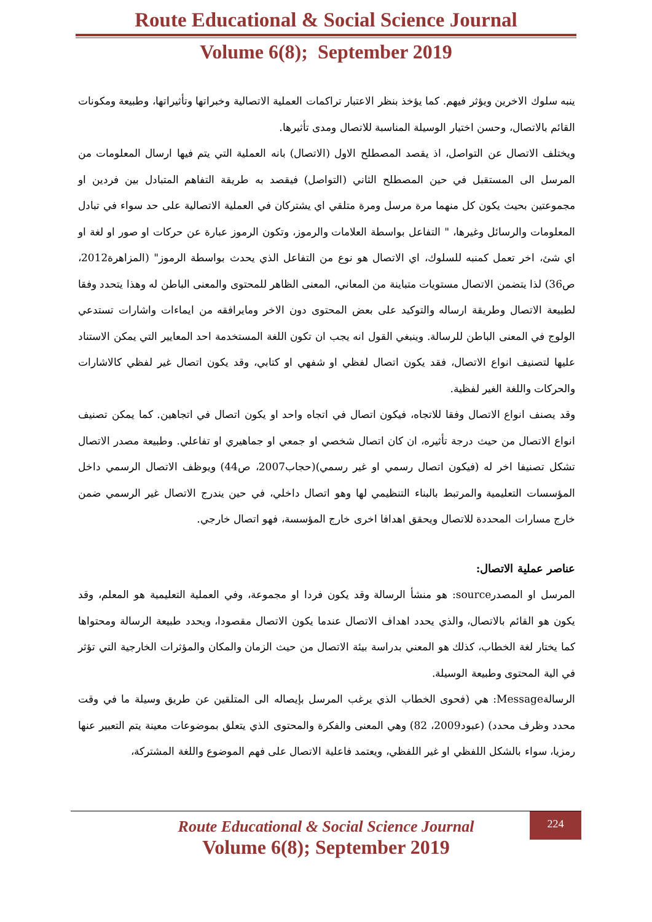Route Educational & Social Science Journal
Volume 6(8); September 2019
ينبه سلوك الاخرين ويؤثر فيهم. كما يؤخذ بنظر الاعتبار تراكمات العملية الاتصالية وخبراتها وتأثيراتها، وطبيعة ومكونات القائم بالاتصال، وحسن اختيار الوسيلة المناسبة للاتصال ومدى تأثيرها.
ويختلف الاتصال عن التواصل، اذ يقصد المصطلح الاول (الاتصال) بانه العملية التي يتم فيها ارسال المعلومات من المرسل الى المستقبل في حين المصطلح الثاني (التواصل) فيقصد به طريقة التفاهم المتبادل بين فردين او مجموعتين بحيث يكون كل منهما مرة مرسل ومرة متلقي اي يشتركان في العملية الاتصالية على حد سواء في تبادل المعلومات والرسائل وغيرها، " التفاعل بواسطة العلامات والرموز، وتكون الرموز عبارة عن حركات او صور او لغة او اي شئ، اخر تعمل كمنبه للسلوك، اي الاتصال هو نوع من التفاعل الذي يحدث بواسطة الرموز" (المزاهرة2012، ص36) لذا يتضمن الاتصال مستويات متباينة من المعاني، المعنى الظاهر للمحتوى والمعنى الباطن له وهذا يتحدد وفقا لطبيعة الاتصال وطريقة ارساله والتوكيد على بعض المحتوى دون الاخر ومايرافقه من ايماءات واشارات تستدعي الولوج في المعنى الباطن للرسالة. وينبغي القول انه يجب ان تكون اللغة المستخدمة احد المعايير التي يمكن الاستناد عليها لتصنيف انواع الاتصال، فقد يكون اتصال لفظي او شفهي او كتابي، وقد يكون اتصال غير لفظي كالاشارات والحركات واللغة الغير لفظية.
وقد يصنف انواع الاتصال وفقا للاتجاه، فيكون اتصال في اتجاه واحد او يكون اتصال في اتجاهين. كما يمكن تصنيف انواع الاتصال من حيث درجة تأثيره، ان كان اتصال شخصي او جمعي او جماهيري او تفاعلي. وطبيعة مصدر الاتصال تشكل تصنيفا اخر له (فيكون اتصال رسمي او غير رسمي)(حجاب2007، ص44) ويوظف الاتصال الرسمي داخل المؤسسات التعليمية والمرتبط بالبناء التنظيمي لها وهو اتصال داخلي، في حين يندرج الاتصال غير الرسمي ضمن خارج مسارات المحددة للاتصال ويحقق اهدافا اخرى خارج المؤسسة، فهو اتصال خارجي.
عناصر عملية الاتصال:
المرسل او المصدرsource: هو منشأ الرسالة وقد يكون فردا او مجموعة، وفي العملية التعليمية هو المعلم، وقد يكون هو القائم بالاتصال، والذي يحدد اهداف الاتصال عندما يكون الاتصال مقصودا، ويحدد طبيعة الرسالة ومحتواها كما يختار لغة الخطاب، كذلك هو المعني بدراسة بيئة الاتصال من حيث الزمان والمكان والمؤثرات الخارجية التي تؤثر في الية المحتوى وطبيعة الوسيلة.
الرسالةMessage: هي (فحوى الخطاب الذي يرغب المرسل بإيصاله الى المتلقين عن طريق وسيلة ما في وقت محدد وظرف محدد) (عبود2009، 82) وهي المعنى والفكرة والمحتوى الذي يتعلق بموضوعات معينة يتم التعبير عنها رمزيا، سواء بالشكل اللفظي او غير اللفظي، ويعتمد فاعلية الاتصال على فهم الموضوع واللغة المشتركة،
224
Route Educational & Social Science Journal
Volume 6(8); September 2019